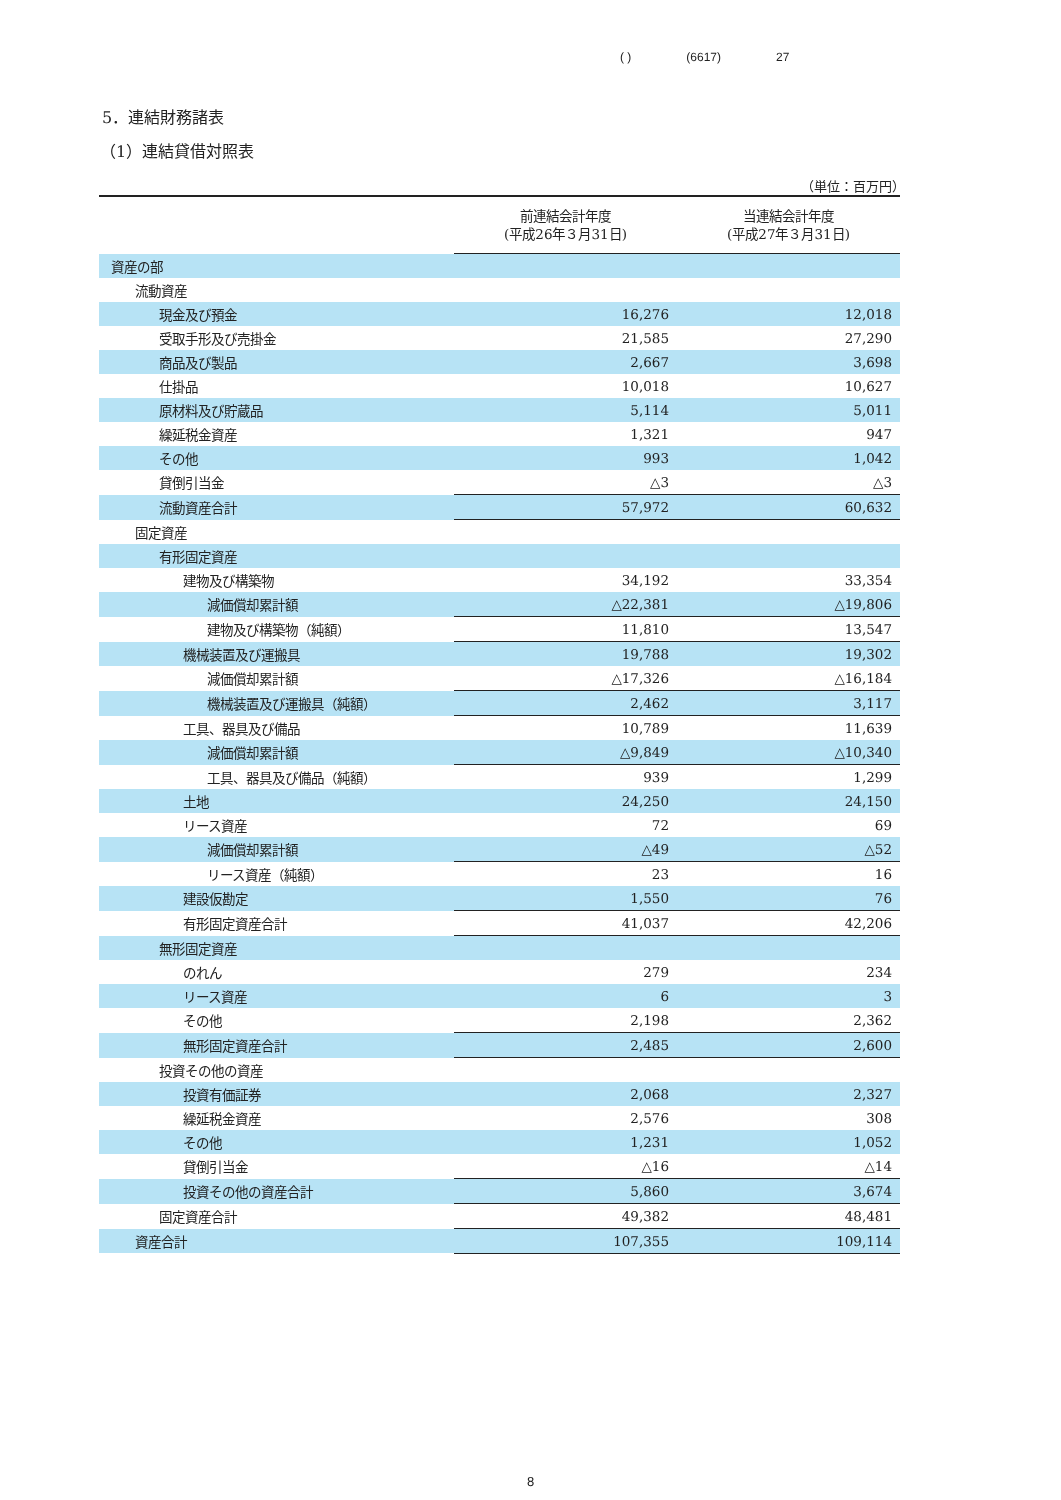( ) (6617) 27
5．連結財務諸表
（1）連結貸借対照表
（単位：百万円）
| | 前連結会計年度 (平成26年３月31日) | 当連結会計年度 (平成27年３月31日) |
| --- | --- | --- |
| 資産の部 | | |
| 流動資産 | | |
| 現金及び預金 | 16,276 | 12,018 |
| 受取手形及び売掛金 | 21,585 | 27,290 |
| 商品及び製品 | 2,667 | 3,698 |
| 仕掛品 | 10,018 | 10,627 |
| 原材料及び貯蔵品 | 5,114 | 5,011 |
| 繰延税金資産 | 1,321 | 947 |
| その他 | 993 | 1,042 |
| 貸倒引当金 | △3 | △3 |
| 流動資産合計 | 57,972 | 60,632 |
| 固定資産 | | |
| 有形固定資産 | | |
| 建物及び構築物 | 34,192 | 33,354 |
| 減価償却累計額 | △22,381 | △19,806 |
| 建物及び構築物（純額） | 11,810 | 13,547 |
| 機械装置及び運搬具 | 19,788 | 19,302 |
| 減価償却累計額 | △17,326 | △16,184 |
| 機械装置及び運搬具（純額） | 2,462 | 3,117 |
| 工具、器具及び備品 | 10,789 | 11,639 |
| 減価償却累計額 | △9,849 | △10,340 |
| 工具、器具及び備品（純額） | 939 | 1,299 |
| 土地 | 24,250 | 24,150 |
| リース資産 | 72 | 69 |
| 減価償却累計額 | △49 | △52 |
| リース資産（純額） | 23 | 16 |
| 建設仮勘定 | 1,550 | 76 |
| 有形固定資産合計 | 41,037 | 42,206 |
| 無形固定資産 | | |
| のれん | 279 | 234 |
| リース資産 | 6 | 3 |
| その他 | 2,198 | 2,362 |
| 無形固定資産合計 | 2,485 | 2,600 |
| 投資その他の資産 | | |
| 投資有価証券 | 2,068 | 2,327 |
| 繰延税金資産 | 2,576 | 308 |
| その他 | 1,231 | 1,052 |
| 貸倒引当金 | △16 | △14 |
| 投資その他の資産合計 | 5,860 | 3,674 |
| 固定資産合計 | 49,382 | 48,481 |
| 資産合計 | 107,355 | 109,114 |
8